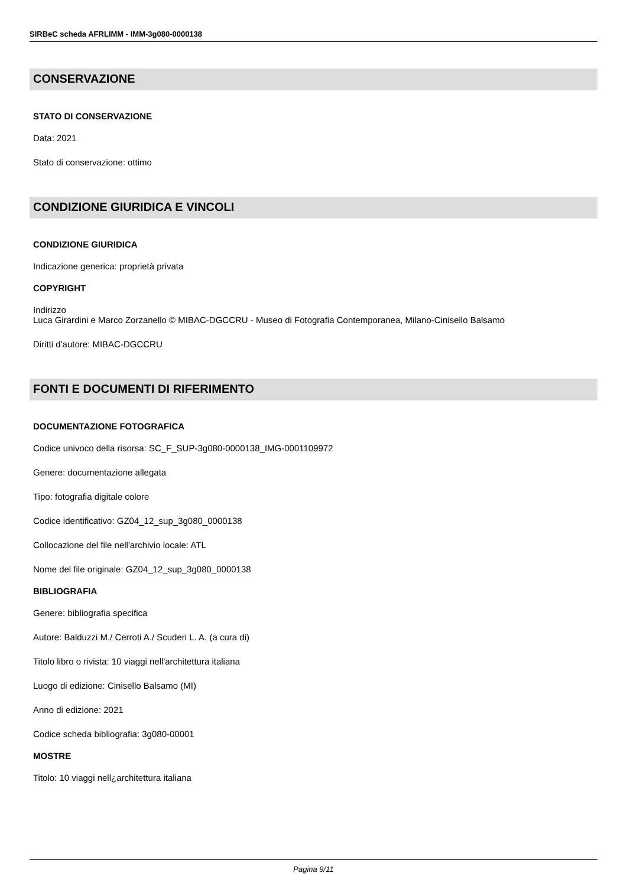SIRBeC scheda AFRLIMM - IMM-3g080-0000138
CONSERVAZIONE
STATO DI CONSERVAZIONE
Data: 2021
Stato di conservazione: ottimo
CONDIZIONE GIURIDICA E VINCOLI
CONDIZIONE GIURIDICA
Indicazione generica: proprietà privata
COPYRIGHT
Indirizzo
Luca Girardini e Marco Zorzanello © MIBAC-DGCCRU - Museo di Fotografia Contemporanea, Milano-Cinisello Balsamo
Diritti d'autore: MIBAC-DGCCRU
FONTI E DOCUMENTI DI RIFERIMENTO
DOCUMENTAZIONE FOTOGRAFICA
Codice univoco della risorsa: SC_F_SUP-3g080-0000138_IMG-0001109972
Genere: documentazione allegata
Tipo: fotografia digitale colore
Codice identificativo: GZ04_12_sup_3g080_0000138
Collocazione del file nell'archivio locale: ATL
Nome del file originale: GZ04_12_sup_3g080_0000138
BIBLIOGRAFIA
Genere: bibliografia specifica
Autore: Balduzzi M./ Cerroti A./ Scuderi L. A. (a cura di)
Titolo libro o rivista: 10 viaggi nell'architettura italiana
Luogo di edizione: Cinisello Balsamo (MI)
Anno di edizione: 2021
Codice scheda bibliografia: 3g080-00001
MOSTRE
Titolo: 10 viaggi nell¿architettura italiana
Pagina 9/11